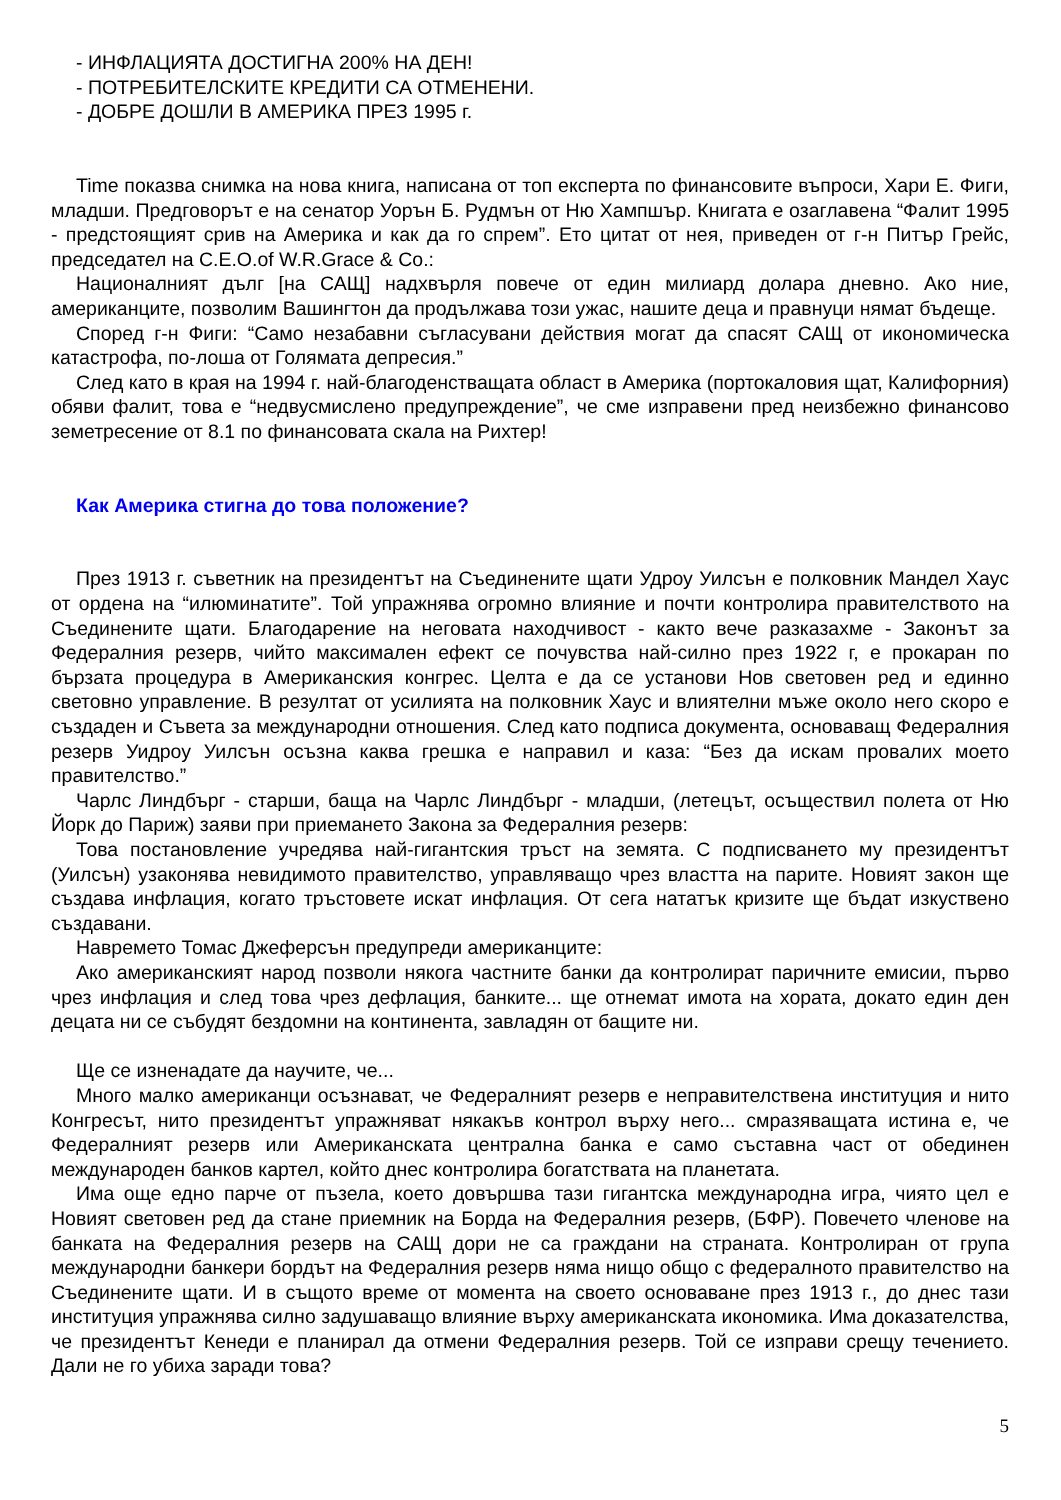- ИНФЛАЦИЯТА ДОСТИГНА 200% НА ДЕН!
- ПОТРЕБИТЕЛСКИТЕ КРЕДИТИ СА ОТМЕНЕНИ.
- ДОБРЕ ДОШЛИ В АМЕРИКА ПРЕЗ 1995 г.
Time показва снимка на нова книга, написана от топ експерта по финансовите въпроси, Хари Е. Фиги, младши. Предговорът е на сенатор Уорън Б. Рудмън от Ню Хампшър. Книгата е озаглавена “Фалит 1995 - предстоящият срив на Америка и как да го спрем”. Ето цитат от нея, приведен от г-н Питър Грейс, председател на C.E.O.of W.R.Grace & Co.:
Националният дълг [на САЩ] надхвърля повече от един милиард долара дневно. Ако ние, американците, позволим Вашингтон да продължава този ужас, нашите деца и правнуци нямат бъдеще.
Според г-н Фиги: “Само незабавни съгласувани действия могат да спасят САЩ от икономическа катастрофа, по-лоша от Голямата депресия.”
След като в края на 1994 г. най-благоденстващата област в Америка (портокаловия щат, Калифорния) обяви фалит, това е “недвусмислено предупреждение”, че сме изправени пред неизбежно финансово земетресение от 8.1 по финансовата скала на Рихтер!
Как Америка стигна до това положение?
През 1913 г. съветник на президентът на Съединените щати Удроу Уилсън е полковник Мандел Хаус от ордена на “илюминатите”. Той упражнява огромно влияние и почти контролира правителството на Съединените щати. Благодарение на неговата находчивост - както вече разказахме - Законът за Федералния резерв, чийто максимален ефект се почувства най-силно през 1922 г, е прокаран по бързата процедура в Американския конгрес. Целта е да се установи Нов световен ред и единно световно управление. В резултат от усилията на полковник Хаус и влиятелни мъже около него скоро е създаден и Съвета за международни отношения. След като подписа документа, основаващ Федералния резерв Уидроу Уилсън осъзна каква грешка е направил и каза: “Без да искам провалих моето правителство.”
Чарлс Линдбърг - старши, баща на Чарлс Линдбърг - младши, (летецът, осъществил полета от Ню Йорк до Париж) заяви при приемането Закона за Федералния резерв:
Това постановление учредява най-гигантския тръст на земята. С подписването му президентът (Уилсън) узаконява невидимото правителство, управляващо чрез властта на парите. Новият закон ще създава инфлация, когато тръстовете искат инфлация. От сега нататък кризите ще бъдат изкуствено създавани.
Навремето Томас Джеферсън предупреди американците:
Ако американският народ позволи някога частните банки да контролират паричните емисии, първо чрез инфлация и след това чрез дефлация, банките... ще отнемат имота на хората, докато един ден децата ни се събудят бездомни на континента, завладян от бащите ни.
Ще се изненадате да научите, че...
Много малко американци осъзнават, че Федералният резерв е неправителствена институция и нито Конгресът, нито президентът упражняват някакъв контрол върху него... смразяващата истина е, че Федералният резерв или Американската централна банка е само съставна част от обединен международен банков картел, който днес контролира богатствата на планетата.
Има още едно парче от пъзела, което довършва тази гигантска международна игра, чиято цел е Новият световен ред да стане приемник на Борда на Федералния резерв, (БФР). Повечето членове на банката на Федералния резерв на САЩ дори не са граждани на страната. Контролиран от група международни банкери бордът на Федералния резерв няма нищо общо с федералното правителство на Съединените щати. И в същото време от момента на своето основаване през 1913 г., до днес тази институция упражнява силно задушаващо влияние върху американската икономика. Има доказателства, че президентът Кенеди е планирал да отмени Федералния резерв. Той се изправи срещу течението. Дали не го убиха заради това?
5